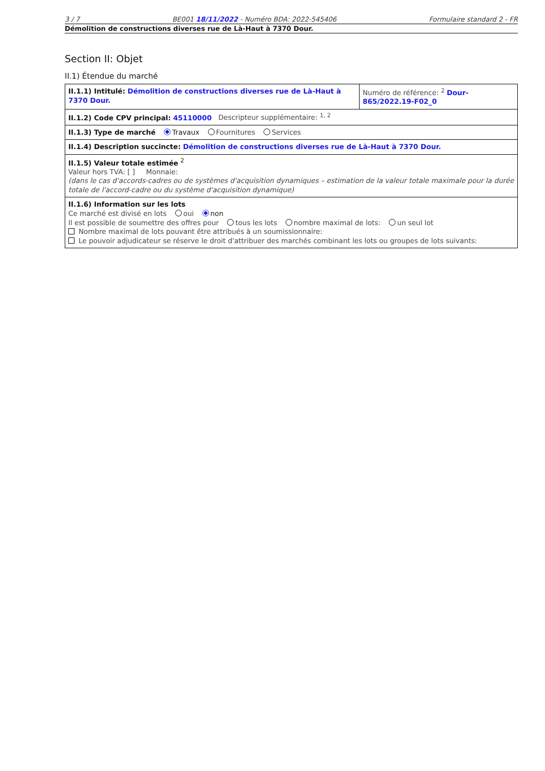3 / 7 BE001 18/11/2022 - Numéro BDA: 2022-545406 Formulaire standard 2 - FR
Démolition de constructions diverses rue de Là-Haut à 7370 Dour.
Section II: Objet
II.1) Étendue du marché
| II.1.1) Intitulé: Démolition de constructions diverses rue de Là-Haut à 7370 Dour. | Numéro de référence: <sup>2</sup> Dour-865/2022.19-F02_0 |
| II.1.2) Code CPV principal: 45110000 Descripteur supplémentaire: <sup>1, 2</sup> | |
| II.1.3) Type de marché Travaux Fournitures Services | |
| II.1.4) Description succincte: Démolition de constructions diverses rue de Là-Haut à 7370 Dour. | |
| II.1.5) Valeur totale estimée <sup>2</sup> Valeur hors TVA: [ ] Monnaie: (dans le cas d'accords-cadres ou de systèmes d'acquisition dynamiques – estimation de la valeur totale maximale pour la durée totale de l'accord-cadre ou du système d'acquisition dynamique) | |
| II.1.6) Information sur les lots Ce marché est divisé en lots oui non Il est possible de soumettre des offres pour tous les lots nombre maximal de lots: un seul lot Nombre maximal de lots pouvant être attribués à un soumissionnaire: Le pouvoir adjudicateur se réserve le droit d'attribuer des marchés combinant les lots ou groupes de lots suivants: | |